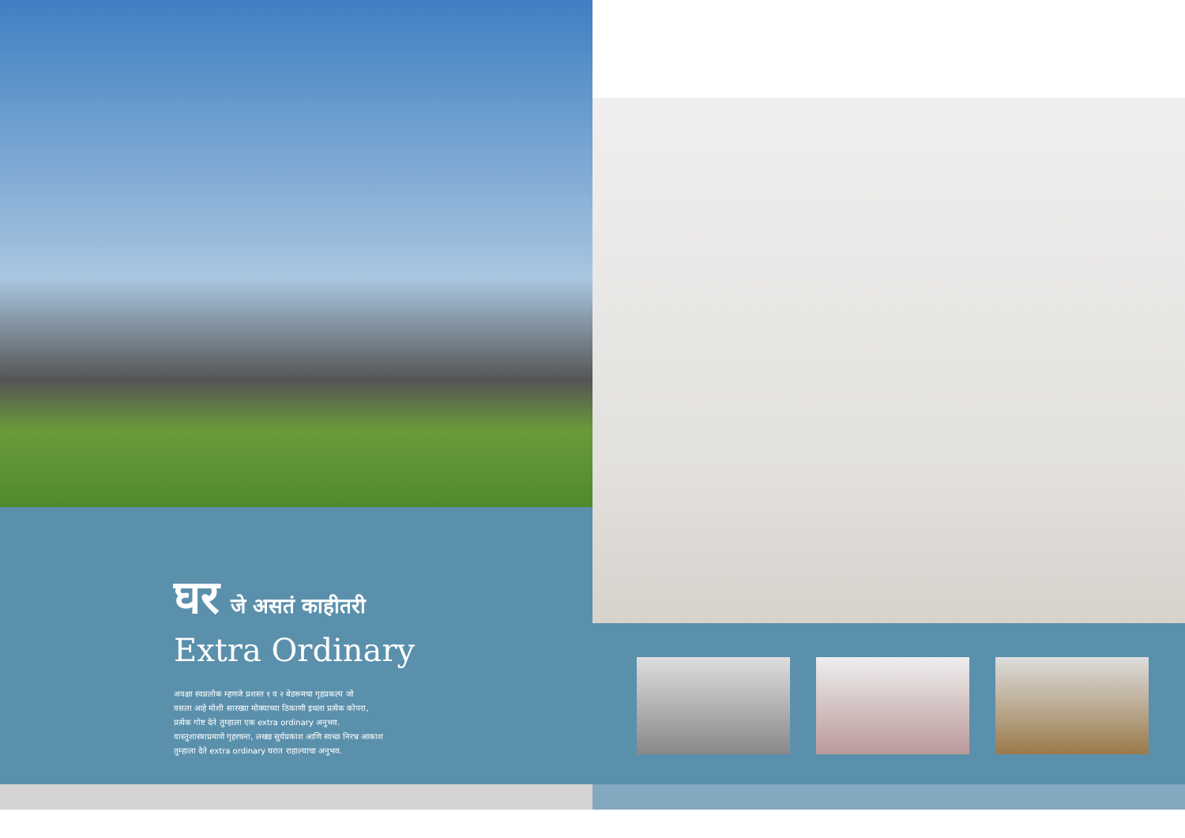घर जे असतं काहीतरी
Extra Ordinary
अवक्षा स्वप्नलोक म्हणजे प्रशस्त १ व २ बेडरूमचा गृहप्रकल्प जो
वसला आहे मोशी सारख्या मोक्याच्या ठिकाणी इथला प्रत्येक कोपरा,
प्रत्येक गोष्ट देते तुम्हाला एक extra ordinary अनुभव.
वास्तुशास्त्राप्रमाणे गृहरचना, लख्ख सुर्यप्रकाश आणि स्वच्छ निरभ्र आकाश
तुम्हाला देते extra ordinary घरात राहाल्याचा अनुभव.